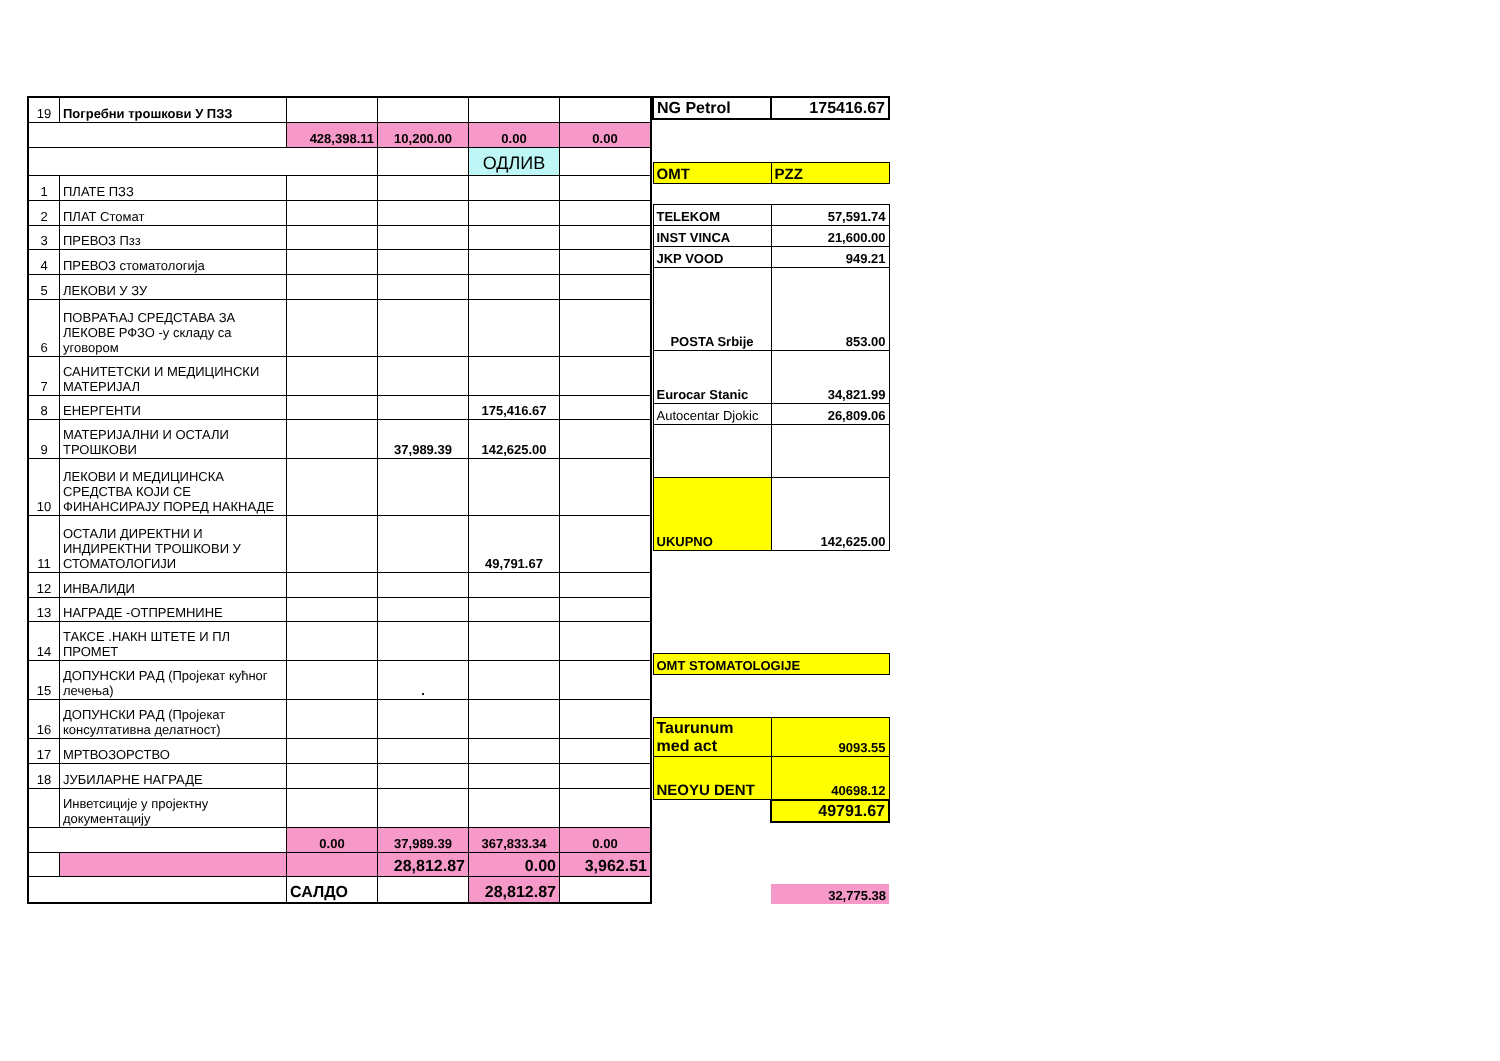| 19 | Погребни трошкови У ПЗЗ | | | | |
| | | 428,398.11 | 10,200.00 | 0.00 | 0.00 |
| | | | | ОДЛИВ | |
| 1 | ПЛАТЕ ПЗЗ | | | | |
| 2 | ПЛАТ Стомат | | | | |
| 3 | ПРЕВОЗ Пзз | | | | |
| 4 | ПРЕВОЗ стоматологија | | | | |
| 5 | ЛЕКОВИ У ЗУ | | | | |
| 6 | ПОВРАЋАЈ СРЕДСТАВА ЗА ЛЕКОВЕ РФЗО -у складу са уговором | | | | |
| 7 | САНИТЕТСКИ И МЕДИЦИНСКИ МАТЕРИЈАЛ | | | | |
| 8 | ЕНЕРГЕНТИ | | | 175,416.67 | |
| 9 | МАТЕРИЈАЛНИ И ОСТАЛИ ТРОШКОВИ | | 37,989.39 | 142,625.00 | |
| 10 | ЛЕКОВИ И МЕДИЦИНСКА СРЕДСТВА КОЈИ СЕ ФИНАНСИРАЈУ ПОРЕД НАКНАДЕ | | | | |
| 11 | ОСТАЛИ ДИРЕКТНИ И ИНДИРЕКТНИ ТРОШКОВИ У СТОМАТОЛОГИЈИ | | | 49,791.67 | |
| 12 | ИНВАЛИДИ | | | | |
| 13 | НАГРАДЕ -ОТПРЕМНИНЕ | | | | |
| 14 | ТАКСЕ .НАКН ШТЕТЕ И ПЛ ПРОМЕТ | | | | |
| 15 | ДОПУНСКИ РАД (Пројекат кућног лечења) | | . | | |
| 16 | ДОПУНСКИ РАД (Пројекат консултативна делатност) | | | | |
| 17 | МРТВОЗОРСТВО | | | | |
| 18 | ЈУБИЛАРНЕ НАГРАДЕ | | | | |
| | Инветсиције у пројектну документацију | | | | |
| | | 0.00 | 37,989.39 | 367,833.34 | 0.00 |
| | | | 28,812.87 | 0.00 | 3,962.51 |
| | | САЛДО | | 28,812.87 | |
| NG Petrol | 175416.67 |
| OMT | PZZ |
| TELEKOM | 57,591.74 |
| INST VINCA | 21,600.00 |
| JKP VOOD | 949.21 |
| POSTA Srbije | 853.00 |
| Eurocar Stanic | 34,821.99 |
| Autocentar Djokic | 26,809.06 |
| UKUPNO | 142,625.00 |
| OMT STOMATOLOGIJE | |
| Taurunum med act | 9093.55 |
| NEOYU DENT | 40698.12 |
| | 49791.67 |
| | 32,775.38 |